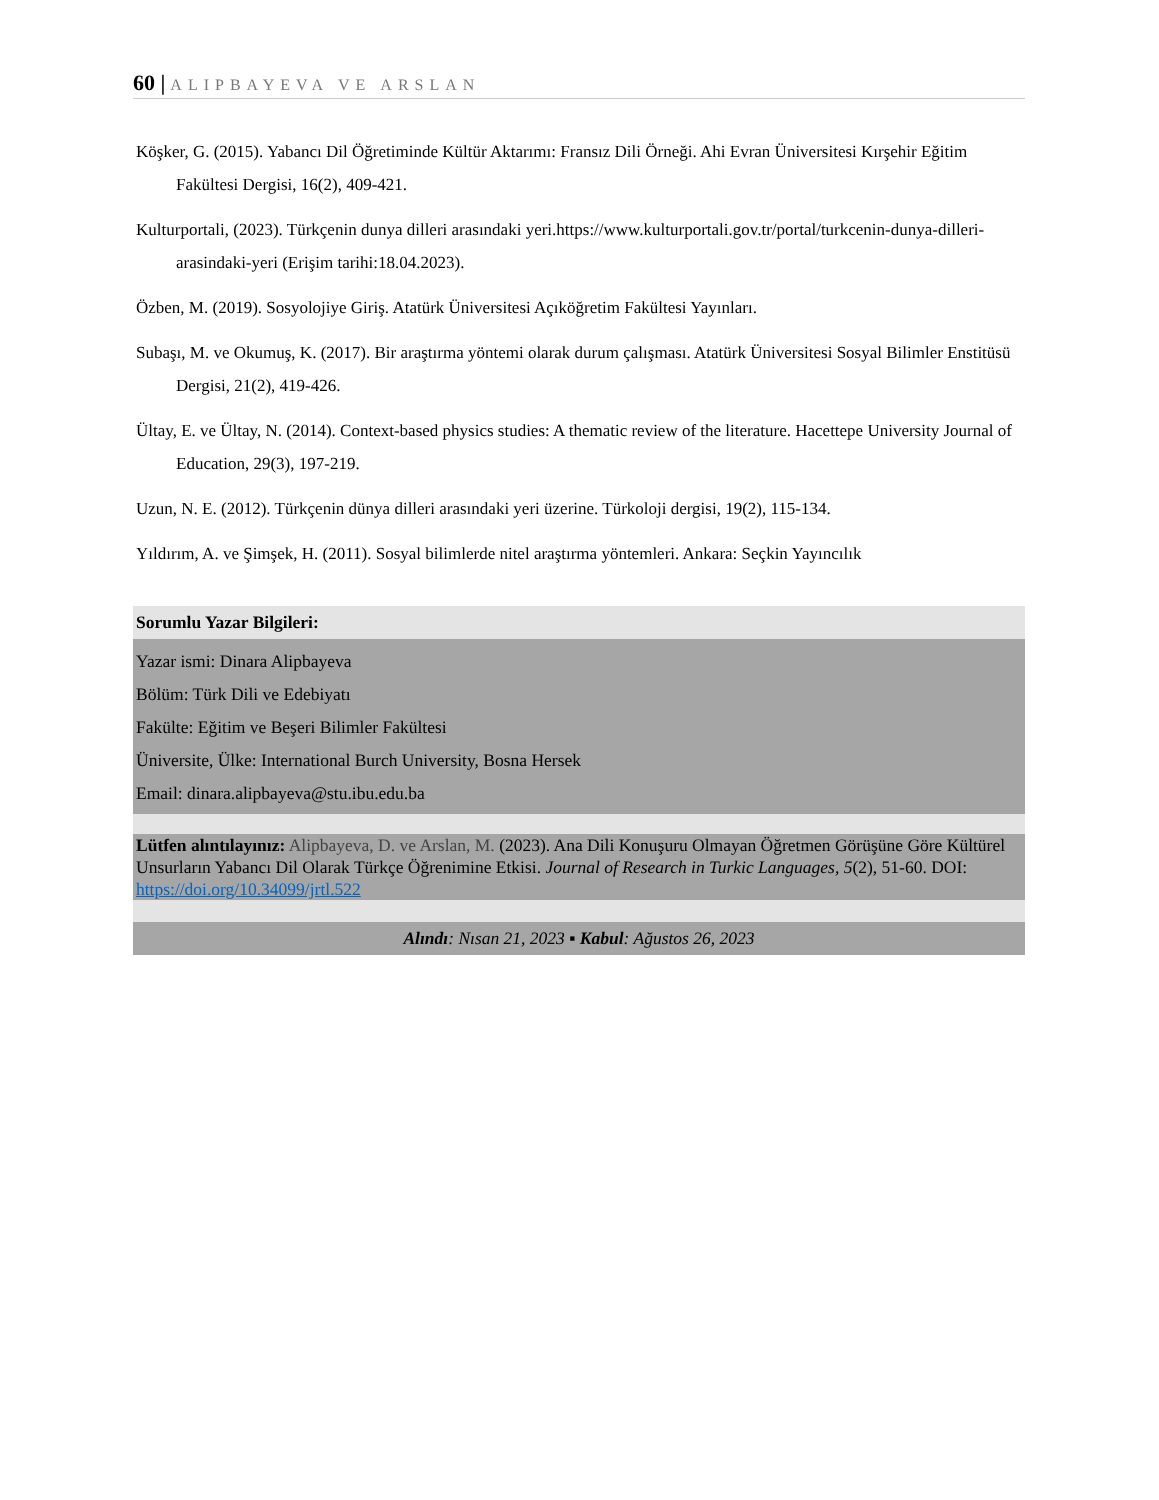60 | ALIPBAYEVA VE ARSLAN
Köşker, G. (2015). Yabancı Dil Öğretiminde Kültür Aktarımı: Fransız Dili Örneği. Ahi Evran Üniversitesi Kırşehir Eğitim Fakültesi Dergisi, 16(2), 409-421.
Kulturportali, (2023). Türkçenin dunya dilleri arasındaki yeri.https://www.kulturportali.gov.tr/portal/turkcenin-dunya-dilleri-arasindaki-yeri (Erişim tarihi:18.04.2023).
Özben, M. (2019). Sosyolojiye Giriş. Atatürk Üniversitesi Açıköğretim Fakültesi Yayınları.
Subaşı, M. ve Okumuş, K. (2017). Bir araştırma yöntemi olarak durum çalışması. Atatürk Üniversitesi Sosyal Bilimler Enstitüsü Dergisi, 21(2), 419-426.
Ültay, E. ve Ültay, N. (2014). Context-based physics studies: A thematic review of the literature. Hacettepe University Journal of Education, 29(3), 197-219.
Uzun, N. E. (2012). Türkçenin dünya dilleri arasındaki yeri üzerine. Türkoloji dergisi, 19(2), 115-134.
Yıldırım, A. ve Şimşek, H. (2011). Sosyal bilimlerde nitel araştırma yöntemleri. Ankara: Seçkin Yayıncılık
Sorumlu Yazar Bilgileri:
Yazar ismi: Dinara Alipbayeva
Bölüm: Türk Dili ve Edebiyatı
Fakülte: Eğitim ve Beşeri Bilimler Fakültesi
Üniversite, Ülke: International Burch University, Bosna Hersek
Email: dinara.alipbayeva@stu.ibu.edu.ba
Lütfen alıntılayınız: Alipbayeva, D. ve Arslan, M. (2023). Ana Dili Konuşuru Olmayan Öğretmen Görüşüne Göre Kültürel Unsurların Yabancı Dil Olarak Türkçe Öğrenimine Etkisi. Journal of Research in Turkic Languages, 5(2), 51-60. DOI: https://doi.org/10.34099/jrtl.522
Alındı: Nısan 21, 2023 ▪ Kabul: Ağustos 26, 2023